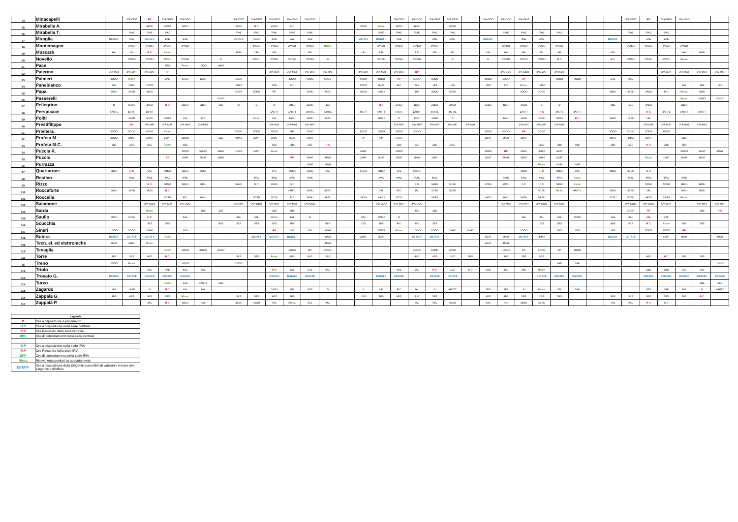| 74 | Minacapelli | | 3ªA-ODO | RP | 3ªA-ODO | 5ªA-ODO | | | 5ªA-ODO | 5ªA-ODO | 3ªA-ODO | 3ªA-ODO | 5ªA-ODO | | | | | 3ªA-ODO | 5ªA-ODO | 3ªA-ODO | 5ªA-ODO | | 5ªA-ODO | 3ªA-ODO | 3ªA-ODO | | | | | | 5ªA-ODO | RP | 3ªA-ODO | 5ªA-ODO | | |
| 75 | Mirabella A. | | | 4BSU | 2ASU | 5ASU | | | 2ASU | R C | 4ASU | D C | | | | 2ASU | Ricev. | 4BSU | 4ASU | | 5ASU | | | | | | | | | | | | | | | |
| 76 | Mirabella T. | | 5ªAE | 5ªAE | 5ªAE | | | | 5ªAE | 5ªAE | 5ªAE | 5ªAE | 5ªAE | | | | 5ªAE | 5ªAE | 5ªAE | 5ªAE | 5ªAE | | | 5ªAE | 5ªAE | 5ªAE | 5ªAE | | | | 5ªAE | 5ªAE | 5ªAE | | | |
| 77 | Miraglia | DSTAFF | 5AE | DSTAFF | 1AE | 1AE | | | DSTAFF | Ricev. | 4AE | 3AE | 1AE | | | DSTAFF | DSTAFF | 5AE | | 3AE | 3AE | | DSTAFF | | 4AE | 4AE | | | | DSTAFF | | 5AE | 1AE | | | |
| 78 | Montemagno | | 3ªASU | 3ªASU | 3ªASU | 3ªASU | | | | 3ªASU | 3ªASU | 3ªASU | 3ªASU | Ricev. | | | 3ªASU | 3ªASU | 3ªASU | 3ªASU | | | | 3ªASU | 3ªASU | 3ªASU | 3ªASU | | | | 3ªASU | 3ªASU | 3ªASU | 3ªASU | | |
| 79 | Muscarà | 1AL | 1AL | R C | Ricev. | | | | 3ASU | 2AL | 2AL | | 2BL | | | 1AL | 1AL | | R C | 2AL | 2AL | | 1AL | 1AL | 2AL | 2AL | 3AL | | | 2BL | | | | 3AL | 3ASU | |
| 80 | Novello | | 5ªCSU | 5ªCSU | 5ªCSU | 5ªCSU | | D | | 5ªCSU | 5ªCSU | 5ªCSU | 5ªCSU | D | | | 5ªCSU | 5ªCSU | 5ªCSU | | D | | D | 5ªCSU | 5ªCSU | 5ªCSU | R C | | | R C | 5ªCSU | 5ªCSU | 5ªCSU | Ricev. | | |
| 81 | Pace | | | | 1BS | Ricev. | 1ODO | 1MAT | | | | | | | | | | | | | | | | | | | | | | | | | | | | |
| 82 | Palermo | 3ªA-MAT | 3ªA-MAT | 3ªA-MAT | RP | | | | | | 3ªA-MAT | 3ªA-MAT | 3ªA-MAT | 3ªA-MAT | | 3ªA-MAT | 3ªA-MAT | 3ªA-MAT | RP | | | | | 3ªA-ODO | 3ªA-ODO | 3ªA-MAT | 3ªA-MAT | | | | | | 3ªA-MAT | 3ªA-MAT | 3ªA-MAT | 3ªA-MAT |
| 83 | Palmeri | 4ODO | Ricev. | | 2AL | 1ASU | 1ASU | | 1ASU | | | 4ODO | 5ODO | 5ODO | | 4ODO | 4ODO | RP | 5ODO | 5ODO | | | 4ODO | 4ODO | RP | | 5ODO | 5ODO | | 2AL | 2AL | | | | | |
| 84 | Panebianco | DP | 2MAT | 1ODO | | | | | 2MAT | | 2BS | D C | | | | 2ODO | 1MAT | R C | 2BS | 1BS | 1AE | | 2BS | R C | Ricev. | 1MAT | | | | | | | | 1AE | 1BS | 1BS |
| 85 | Papa | 2ASU | 2ASU | 3BSU | | | | | 3ODO | 3ODO | RP | | 2ASU | 2ASU | | 5BSU | 2ASU | | DP | 3ODO | 3ODO | | | | 3ODO | 3ODO | | | | 3BSU | 2ASU | 2ASU | R C | Ricev. | 5BSU | |
| 86 | Passerelli | | | | | | | 5ODO | | | | | | | | | | | | | | | | | | | | | | | | | | Ricev. | 5ODO | 5ODO |
| 87 | Pellegrino | D | Ricev. | 4ASU | R C | 1BSU | 3BSU | 4BS | D | D | D | 3BSU | 1BSU | 4BS | | | R C | 2ASU | 4BSU | 2BSU | 3ASU | | 2ASU | 4BSU | 3ASU | D | D | | | 4BS | 4BS | 4ASU | | 2BSU | | |
| 88 | Perspicace | 4ARTL | 1ARTT | 1ARTT | | | | | | | 1ARTT | 1ARTT | 4ARTL | 4ARTL | | 4ARTT | 4ARTT | Ricev. | 1ARTT | 4ARTL | 4ARTL | | | | 1ARTT | R C | 4ARTT | 4ARTT | | | | R C | 4ARTL | 4ARTT | 4ARTT | |
| 89 | Politi | | 2BSU | 5CSU | 1ASU | 1AL | R C | | | Ricev. | 1AL | 1ASU | 2BSU | 2BSU | | | 2BSU | D | 5CSU | 1ASU | D | | | 1ASU | 1ASU | 2BSU | 2BSU | R C | | 1ASU | 1ASU | 1AL | | | | |
| 90 | Prestifilippo | | RP | 2ªA-MAT | 2ªA-MAT | 2ªA-MAT | 2ªA-MAT | | | | 2ªA-MAT | 2ªA-MAT | 2ªA-MAT | | | | | 2ªA-MAT | 2ªA-MAT | 2ªA-MAT | 2ªA-MAT | 2ªA-MAT | | | 2ªA-MAT | 2ªA-MAT | 2ªA-MAT | | | | | 2ªA-MAT | 2ªA-MAT | 2ªA-MAT | 2ªA-MAT | |
| 91 | Privitera | 5ODO | 5ODO | 5ODO | Ricev. | | | | 5ODO | 5ODO | 5ODO | RP | 1ODO | | | 1ODO | 1ODO | 3ODO | 3ODO | | | | 5ODO | 5ODO | RP | 1ODO | | | | 5ODO | 5ODO | 1ODO | 1ODO | | | |
| 92 | Profeta M. | 2ODO | 2MAT | 1MAT | 1MAT | 1ODO | | 1BS | 2MAT | 3MAT | 3MAT | 5MAT | 5MAT | | | RP | RP | Ricev. | | | | | 2MAT | 2MAT | 1MAT | | | | | 4MAT | 4MAT | 1MAT | | 2BS | | |
| 93 | Profeta M.C. | 2BS | 2BS | 5BS | Ricev. | 3BS | | | | | 5BS | 5BS | 3BS | R C | | | | 3BS | 5BS | 2BS | 2BS | | | | | 3BS | 5BS | 5BS | | 2BS | 2BS | R C | 3BS | 3BS | | |
| 94 | Puccia R. | | | | | 3ODO | 5ODO | 3MAT | 1ODO | 2MAT | Ricev. | | | | | 5MAT | | 1ODO | | | | | 3ODO | RP | 5MAT | 3MAT | 4MAT | | | | | | | 5ODO | 2MAT | 4MAT |
| 95 | Puccio | | | | RP | 2MAT | 2MAT | 2MAT | | | | RP | 3MAT | 3MAT | | 2MAT | 2MAT | 1MAT | 1MAT | 1MAT | | | 3MAT | 3MAT | 2MAT | 2MAT | 2MAT | | | | | Ricev. | 1MAT | 1MAT | 1MAT | |
| 96 | Purrazza | | | | | | | | | | | | 1MAT | 1MAT | | | | | | | | | | | | Ricev. | 1MAT | 1MAT | | | | | | | | |
| 97 | Quartarone | 5BSU | R C | 5AL | 4BSU | 3BSU | 5CSU | | | | D C | 5CSU | 5BSU | 5AL | | 5CSU | 5BSU | 3AL | Ricev. | | | | | | 3BSU | R C | 4BSU | 3AL | | 4BSU | 3BSU | D C | | | | |
| 98 | Restivo | | 4ªAE | 4ªAE | 4ªAE | 4ªAE | | | | 4ªAE | 4ªAE | 4ªAE | 4ªAE | | | | 4ªAE | 4ªAE | 4ªAE | 4ªAE | | | | 4ªAE | 4ªAE | 4ªAE | 4ªAE | Ricev. | | | 4ªAE | 4ªAE | 4ªAE | 4ªAE | | |
| 99 | Rizzo | | | R C | 1BSU | 5BSU | 5BSU | | 5BSU | D C | 1BSU | D C | | | | | | | R C | 5BSU | 5CSU | | 5CSU | 5CSU | D C | D C | 5BSU | Ricev. | | | | 5CSU | 5CSU | 1BSU | 1BSU | |
| 100 | Roccaforte | 5ASU | 3BSU | 3ASU | R C | | | | | | | 4ARTL | 3ASU | 4BSU | | | 5AL | R C | 3AL | 5CSU | 5BSU | | | | | 5CSU | Ricev. | 4ARTL | | 5BSU | 4BSU | 5AL | | 5ASU | 3BSU | |
| 101 | Roccella | | | | 5CSU | R C | 3ASU | | | 5CSU | 5CSU | R C | 5ASU | 3ASU | | 3ASU | 3ASU | 5CSU | | 5ASU | | | 3ASU | 3ASU | 5ASU | 5ASU | | | | 5CSU | 5CSU | 5ASU | 5ASU | Ricev. | | |
| 102 | Salamone | | | 3ªA-ODO | 5ªA-MAT | 3ªA-ODO | | | 5ªA-MAT | 3ªA-ODO | 5ªA-MAT | 5ªA-MAT | 3ªA-ODO | | | | 3ªA-ODO | 5ªA-MAT | 3ªA-ODO | | | | | 5ªA-MAT | 5ªA-MAT | 3ªA-ODO | 5ªA-MAT | | | | 3ªA-ODO | 3ªA-ODO | 5ªA-MAT | | 5ªA-MAT | 5ªA-MAT |
| 103 | Sarda | | | Ricev. | | | 2BS | 2BS | | | 3BS | 3BS | | | | | | | 3BS | 3BS | | | | | | | | | | | 1ODO | RP | | | 2BS | R C |
| 105 | Saullo | 5CSU | 5CSU | R C | | 4AL | | | 3AL | 3AL | Ricev. | 1AL | D | | | 2AL | 5CSU | D | | | | | | | 3AL | 3AL | 1AL | 5CSU | | 1AL | 4AL | 2AL | 2AL | | | |
| 106 | Scucchia | | | 3BS | 3BS | | | 4BS | 3BS | 3BS | 3BS | 3BS | | 4BS | | 1BS | 1BS | R C | 3BS | 3BS | | | | | | 2BS | 2BS | | | 4BS | 4BS | R C | Ricev. | 5BS | 5BS | |
| 107 | Sineri | 1ODO | 2ODO | 2MAT | | 1BS | | | | | RP | DP | DP | 2MAT | | | 2ODO | Ricev. | 1ODO | 1ODO | 2MAT | 2MAT | | | 1ODO | | 1BS | 1BS | | 1BS | | 2ODO | 2ODO | RP | | |
| 108 | Sutera | DSTAFF | DSTAFF | DSTAFF | Ricev. | | | | | DSTAFF | DSTAFF | DSTAFF | | 5MAT | | 3MAT | 3MAT | | DSTAFF | DSTAFF | | | 5MAT | 5MAT | DSTAFF | 4MAT | | | | DSTAFF | DSTAFF | | 4MAT | 4MAT | | 3MAT |
| 109 | Tecn. el. ed elettroniche | 4MAT | 4MAT | Ricev. | | | | | | | | | | 4MAT | | | | | | | | | 4MAT | 4MAT | | | | | | | | | | | | |
| 110 | Tenaglia | | | | Ricev. | 5ODO | 3ODO | 4ODO | | | | 5ODO | RP | 2ODO | | | | | 4ODO | 1ODO | 3ODO | | | 1ODO | DP | 5ODO | RP | 2ODO | | | | | | | | |
| 111 | Torre | 3BS | 5BS | 4BS | R C | | | | 5BS | 5BS | Ricev. | 4BS | 4BS | 3BS | | | | | 4BS | 4BS | 3BS | 3BS | | 3BS | 3BS | 5BS | | | | | | 4BS | R C | 5BS | 5BS | |
| 55 | Treno | 2ODO | Ricev. | | | 1ODO | | | 2ODO | | | | | | | | | | | | | | | | | | 1AE | 1AE | | | | | | | | 1ODO |
| 112 | Triolo | | | 5AE | 4AE | 4AE | 3AE | | | | R C | 4AE | 5AE | 5AE | | | | 4AE | 5AE | R C | 1BS | D C | 4AE | 3AE | 3AE | Ricev. | | | | | | 1BS | 1BS | 5AE | 3AE | |
| 113 | Trovato G. | DSTAFF | DSTAFF | DSTAFF | DSTAFF | DSTAFF | | | | | DSTAFF | DSTAFF | DSTAFF | | | | DSTAFF | DSTAFF | | DSTAFF | DSTAFF | | | | | DSTAFF | DSTAFF | DSTAFF | | | | DSTAFF | DSTAFF | DSTAFF | DSTAFF | DSTAFF |
| 114 | Turco | | | | Ricev. | 5AE | 4ARTT | 5BS | | | | | | | | | | | | | | | | | | | | | | | | | | | 3BS | 2BS |
| 115 | Zagardo | 5AE | 1ASU | D | R C | 2AL | 1AL | | | | 1ASU | 2BL | 5BS | D | | D | 2AL | R C | 1AL | D | 4ARTT | | 3BS | 5BS | D | Ricev. | 2BL | 3AE | | | | 3BS | 5AE | 3AE | D | 4ARTT |
| 116 | Zappalà G. | 4BS | 4BS | 3BS | 3BS | Ricev. | | | 3BS | 3BS | 4BS | 2BS | | | | 1BS | 1BS | 4BS | R C | 5BS | | | 4BS | 4BS | 5BS | 2BS | 2BS | | | 3BS | 3BS | 5BS | 5BS | 1BS | R C | |
| 117 | Zappalà P. | | | 3AL | R C | 4BSU | 5AL | | 4BSU | 4BSU | 5AL | Ricev. | 3AL | 3AL | | | | | 5AL | 5AL | 4BSU | | 3AL | D C | 4BSU | 4BSU | | | | 5AL | 5AL | R C | D C | | | |
| Legenda | |
| --- | --- |
| D | Ore a dsposizione a pagamento |
| D C | Ore a disposizione nella sede centrale |
| R C | Ore Recupero nella sede centrale |
| DPC | Ore di potenziamento nella sede centrale |
| D P | Ore a disposizione nella sede IPIA |
| R P | Ore Recupero nella sede IPIA |
| DPP | Ore di potenziamento nella sede IPIA |
| Ricev. | Ricevimento genitori su appuntamento |
| DSTAFF | Ore a disposizione della Dirigente suscettibili di variazioni in base alle esigenze dell'ufficio |